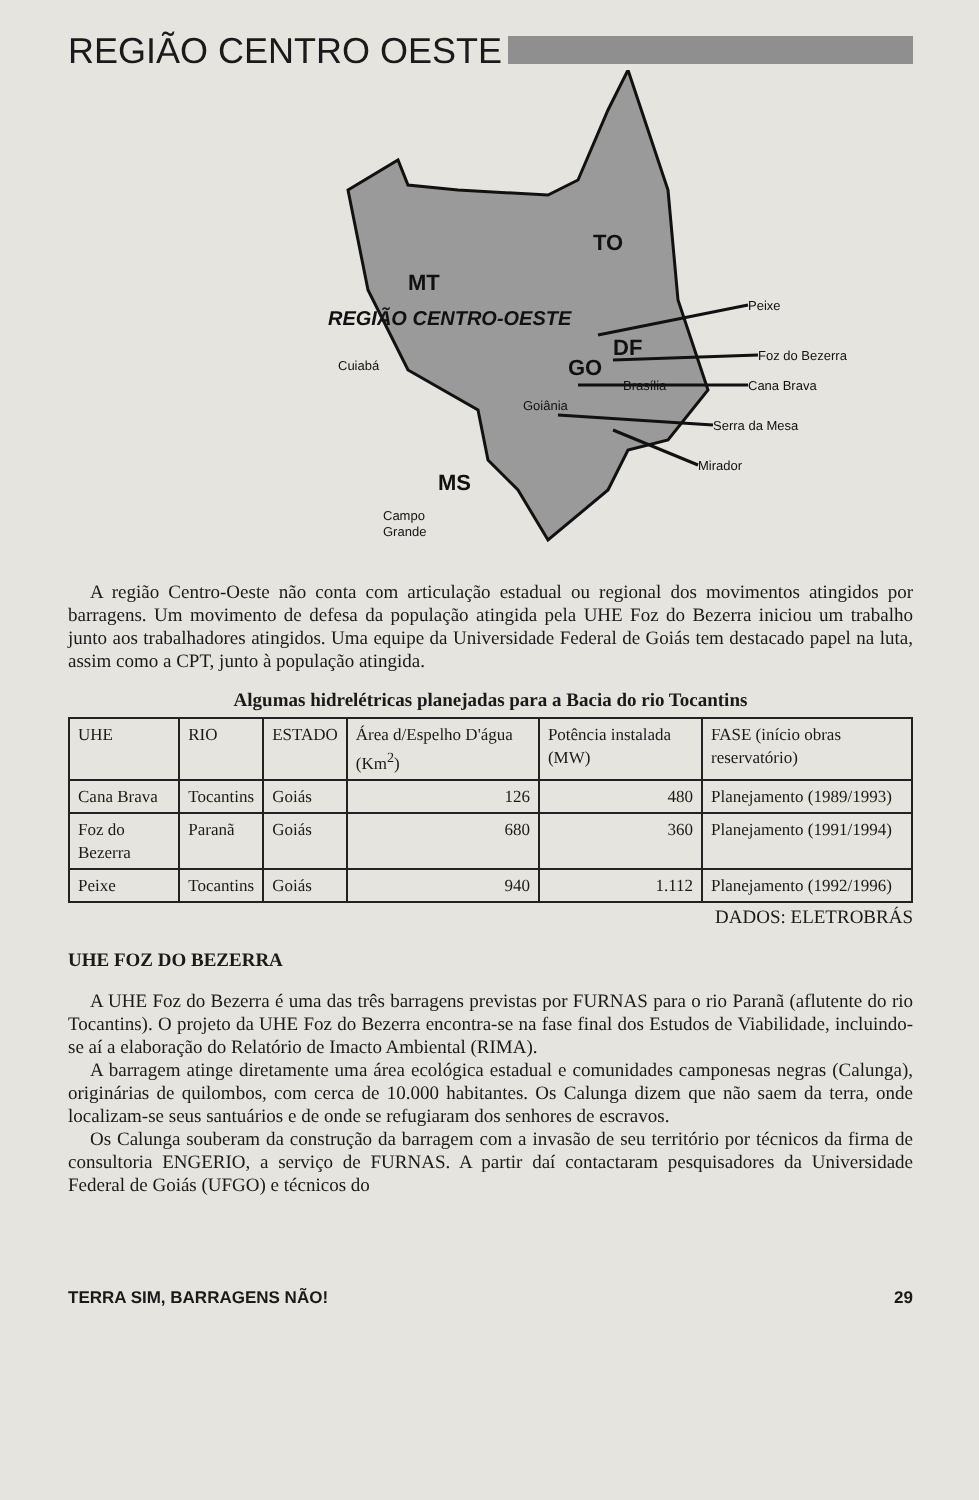REGIÃO CENTRO OESTE
MT
TO
DF
GO
MS
REGIÃO CENTRO-OESTE
Cuiabá
Brasília
Goiânia
Campo
Grande
Peixe
Foz do Bezerra
Cana Brava
Serra da Mesa
Mirador
A região Centro-Oeste não conta com articulação estadual ou regional dos movimentos atingidos por barragens. Um movimento de defesa da população atingida pela UHE Foz do Bezerra iniciou um trabalho junto aos trabalhadores atingidos. Uma equipe da Universidade Federal de Goiás tem destacado papel na luta, assim como a CPT, junto à população atingida.
Algumas hidrelétricas planejadas para a Bacia do rio Tocantins
| UHE | RIO | ESTADO | Área d/Espelho D'água (Km<sup>2</sup>) | Potência instalada (MW) | FASE (início obras reservatório) |
| --- | --- | --- | --- | --- | --- |
| Cana Brava | Tocantins | Goiás | 126 | 480 | Planejamento (1989/1993) |
| Foz do Bezerra | Paranã | Goiás | 680 | 360 | Planejamento (1991/1994) |
| Peixe | Tocantins | Goiás | 940 | 1.112 | Planejamento (1992/1996) |
DADOS: ELETROBRÁS
UHE FOZ DO BEZERRA
A UHE Foz do Bezerra é uma das três barragens previstas por FURNAS para o rio Paranã (aflutente do rio Tocantins). O projeto da UHE Foz do Bezerra encontra-se na fase final dos Estudos de Viabilidade, incluindo-se aí a elaboração do Relatório de Imacto Ambiental (RIMA).
A barragem atinge diretamente uma área ecológica estadual e comunidades camponesas negras (Calunga), originárias de quilombos, com cerca de 10.000 habitantes. Os Calunga dizem que não saem da terra, onde localizam-se seus santuários e de onde se refugiaram dos senhores de escravos.
Os Calunga souberam da construção da barragem com a invasão de seu território por técnicos da firma de consultoria ENGERIO, a serviço de FURNAS. A partir daí contactaram pesquisadores da Universidade Federal de Goiás (UFGO) e técnicos do
TERRA SIM, BARRAGENS NÃO! 29